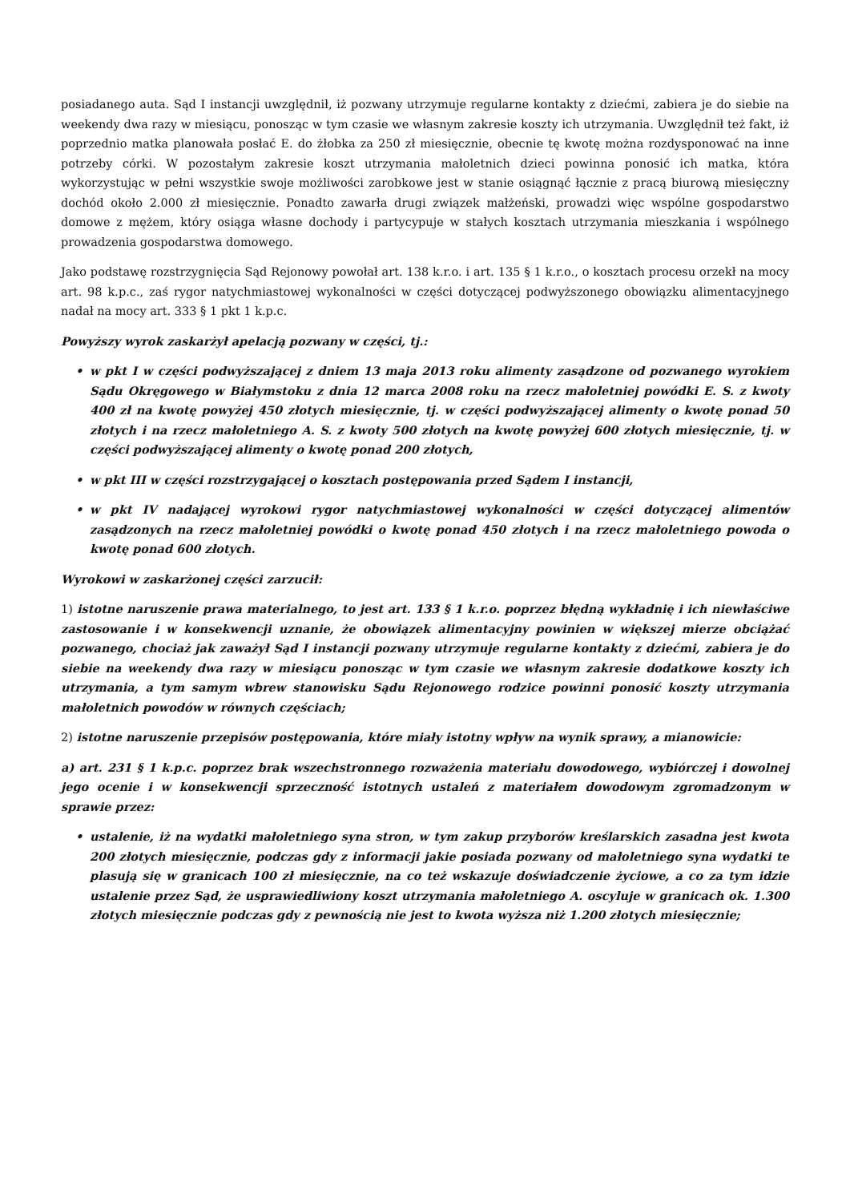posiadanego auta. Sąd I instancji uwzględnił, iż pozwany utrzymuje regularne kontakty z dziećmi, zabiera je do siebie na weekendy dwa razy w miesiącu, ponosząc w tym czasie we własnym zakresie koszty ich utrzymania. Uwzględnił też fakt, iż poprzednio matka planowała posłać E. do żłobka za 250 zł miesięcznie, obecnie tę kwotę można rozdysponować na inne potrzeby córki. W pozostałym zakresie koszt utrzymania małoletnich dzieci powinna ponosić ich matka, która wykorzystując w pełni wszystkie swoje możliwości zarobkowe jest w stanie osiągnąć łącznie z pracą biurową miesięczny dochód około 2.000 zł miesięcznie. Ponadto zawarła drugi związek małżeński, prowadzi więc wspólne gospodarstwo domowe z mężem, który osiąga własne dochody i partycypuje w stałych kosztach utrzymania mieszkania i wspólnego prowadzenia gospodarstwa domowego.
Jako podstawę rozstrzygnięcia Sąd Rejonowy powołał art. 138 k.r.o. i art. 135 § 1 k.r.o., o kosztach procesu orzekł na mocy art. 98 k.p.c., zaś rygor natychmiastowej wykonalności w części dotyczącej podwyższonego obowiązku alimentacyjnego nadał na mocy art. 333 § 1 pkt 1 k.p.c.
Powyższy wyrok zaskarżył apelacją pozwany w części, tj.:
• w pkt I w części podwyższającej z dniem 13 maja 2013 roku alimenty zasądzone od pozwanego wyrokiem Sądu Okręgowego w Białymstoku z dnia 12 marca 2008 roku na rzecz małoletniej powódki E. S. z kwoty 400 zł na kwotę powyżej 450 złotych miesięcznie, tj. w części podwyższającej alimenty o kwotę ponad 50 złotych i na rzecz małoletniego A. S. z kwoty 500 złotych na kwotę powyżej 600 złotych miesięcznie, tj. w części podwyższającej alimenty o kwotę ponad 200 złotych,
• w pkt III w części rozstrzygającej o kosztach postępowania przed Sądem I instancji,
• w pkt IV nadającej wyrokowi rygor natychmiastowej wykonalności w części dotyczącej alimentów zasądzonych na rzecz małoletniej powódki o kwotę ponad 450 złotych i na rzecz małoletniego powoda o kwotę ponad 600 złotych.
Wyrokowi w zaskarżonej części zarzucił:
1) istotne naruszenie prawa materialnego, to jest art. 133 § 1 k.r.o. poprzez błędną wykładnię i ich niewłaściwe zastosowanie i w konsekwencji uznanie, że obowiązek alimentacyjny powinien w większej mierze obciążać pozwanego, chociaż jak zaważył Sąd I instancji pozwany utrzymuje regularne kontakty z dziećmi, zabiera je do siebie na weekendy dwa razy w miesiącu ponosząc w tym czasie we własnym zakresie dodatkowe koszty ich utrzymania, a tym samym wbrew stanowisku Sądu Rejonowego rodzice powinni ponosić koszty utrzymania małoletnich powodów w równych częściach;
2) istotne naruszenie przepisów postępowania, które miały istotny wpływ na wynik sprawy, a mianowicie:
a) art. 231 § 1 k.p.c. poprzez brak wszechstronnego rozważenia materiału dowodowego, wybiórczej i dowolnej jego ocenie i w konsekwencji sprzeczność istotnych ustaleń z materiałem dowodowym zgromadzonym w sprawie przez:
• ustalenie, iż na wydatki małoletniego syna stron, w tym zakup przyborów kreślarskich zasadna jest kwota 200 złotych miesięcznie, podczas gdy z informacji jakie posiada pozwany od małoletniego syna wydatki te plasują się w granicach 100 zł miesięcznie, na co też wskazuje doświadczenie życiowe, a co za tym idzie ustalenie przez Sąd, że usprawiedliwiony koszt utrzymania małoletniego A. oscyluje w granicach ok. 1.300 złotych miesięcznie podczas gdy z pewnością nie jest to kwota wyższa niż 1.200 złotych miesięcznie;